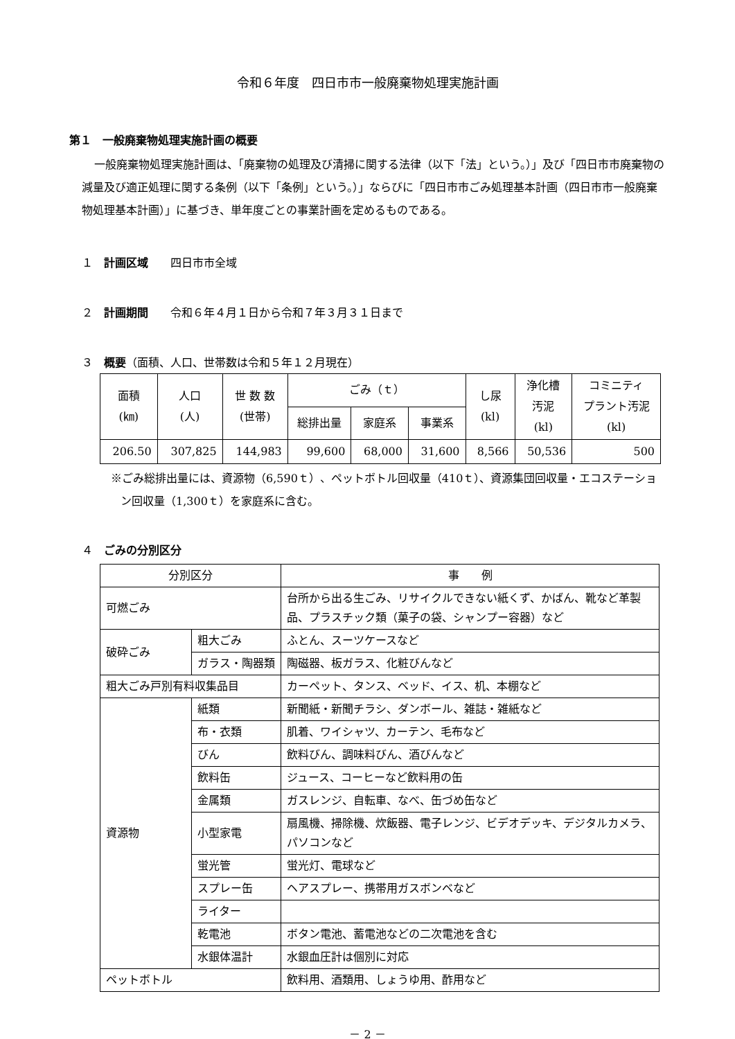令和６年度　四日市市一般廃棄物処理実施計画
第１　一般廃棄物処理実施計画の概要
一般廃棄物処理実施計画は、「廃棄物の処理及び清掃に関する法律（以下「法」という。）」及び「四日市市廃棄物の減量及び適正処理に関する条例（以下「条例」という。）」ならびに「四日市市ごみ処理基本計画（四日市市一般廃棄物処理基本計画）」に基づき、単年度ごとの事業計画を定めるものである。
１　計画区域　　四日市市全域
２　計画期間　　令和６年４月１日から令和７年３月３１日まで
３　概要（面積、人口、世帯数は令和５年１２月現在）
| 面積 (㎞) | 人口 (人) | 世 数 数 (世帯) | ごみ（ｔ） | | | し尿 (kl) | 浄化槽 汚泥 (kl) | コミニティ プラント汚泥 (kl) |
| | | | 総排出量 | 家庭系 | 事業系 | | | |
| 206.50 | 307,825 | 144,983 | 99,600 | 68,000 | 31,600 | 8,566 | 50,536 | 500 |
※ごみ総排出量には、資源物（6,590ｔ）、ペットボトル回収量（410ｔ）、資源集団回収量・エコステーション回収量（1,300ｔ）を家庭系に含む。
４　ごみの分別区分
| 分別区分 | | 事 例 |
| 可燃ごみ | | 台所から出る生ごみ、リサイクルできない紙くず、かばん、靴など革製品、プラスチック類（菓子の袋、シャンプー容器）など |
| 破砕ごみ | 粗大ごみ | ふとん、スーツケースなど |
| | ガラス・陶器類 | 陶磁器、板ガラス、化粧びんなど |
| 粗大ごみ戸別有料収集品目 | | カーペット、タンス、ベッド、イス、机、本棚など |
| 資源物 | 紙類 | 新聞紙・新聞チラシ、ダンボール、雑誌・雑紙など |
| | 布・衣類 | 肌着、ワイシャツ、カーテン、毛布など |
| | びん | 飲料びん、調味料びん、酒びんなど |
| | 飲料缶 | ジュース、コーヒーなど飲料用の缶 |
| | 金属類 | ガスレンジ、自転車、なべ、缶づめ缶など |
| | 小型家電 | 扇風機、掃除機、炊飯器、電子レンジ、ビデオデッキ、デジタルカメラ、パソコンなど |
| | 蛍光管 | 蛍光灯、電球など |
| | スプレー缶 | ヘアスプレー、携帯用ガスボンベなど |
| | ライター | |
| | 乾電池 | ボタン電池、蓄電池などの二次電池を含む |
| | 水銀体温計 | 水銀血圧計は個別に対応 |
| ペットボトル | | 飲料用、酒類用、しょうゆ用、酢用など |
－ 2 －